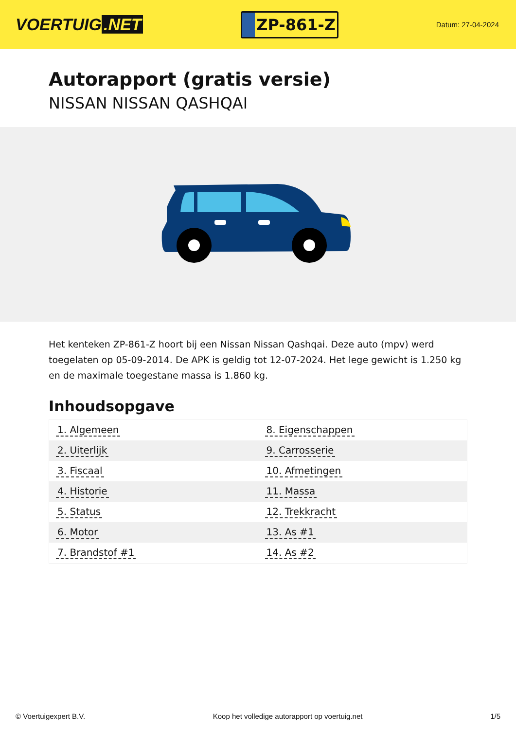VOERTUIG.NET
ZP-861-Z
Datum: 27-04-2024
Autorapport (gratis versie)
NISSAN NISSAN QASHQAI
Het kenteken ZP-861-Z hoort bij een Nissan Nissan Qashqai. Deze auto (mpv) werd toegelaten op 05-09-2014. De APK is geldig tot 12-07-2024. Het lege gewicht is 1.250 kg en de maximale toegestane massa is 1.860 kg.
Inhoudsopgave
| 1. Algemeen | 8. Eigenschappen |
| 2. Uiterlijk | 9. Carrosserie |
| 3. Fiscaal | 10. Afmetingen |
| 4. Historie | 11. Massa |
| 5. Status | 12. Trekkracht |
| 6. Motor | 13. As #1 |
| 7. Brandstof #1 | 14. As #2 |
© Voertuigexpert B.V. Koop het volledige autorapport op voertuig.net
1/5